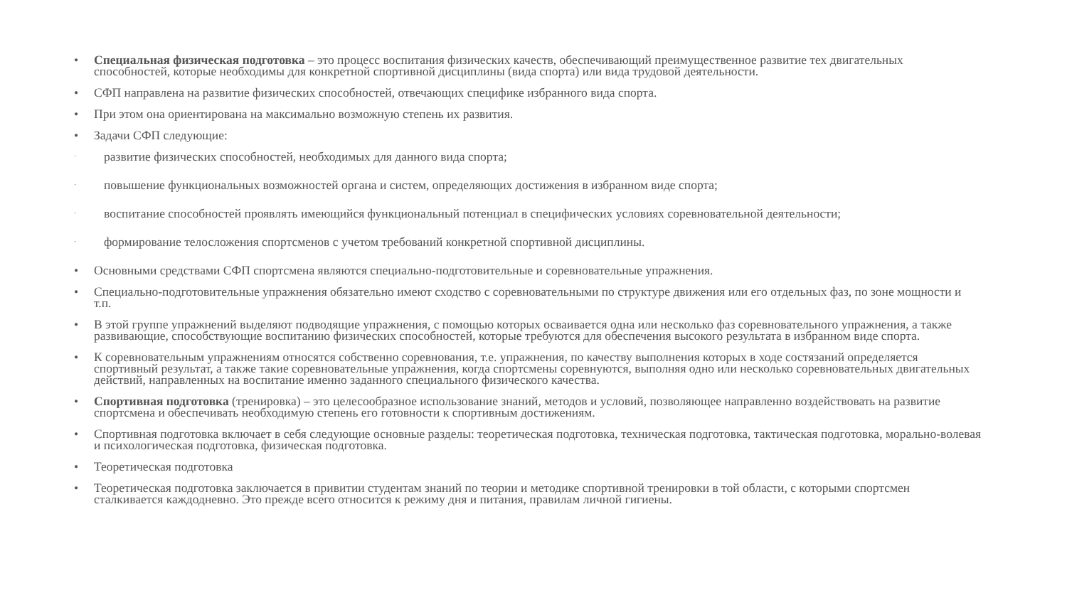• Специальная физическая подготовка – это процесс воспитания физических качеств, обеспечивающий преимущественное развитие тех двигательных способностей, которые необходимы для конкретной спортивной дисциплины (вида спорта) или вида трудовой деятельности.
• СФП направлена на развитие физических способностей, отвечающих специфике избранного вида спорта.
• При этом она ориентирована на максимально возможную степень их развития.
• Задачи СФП следующие:
· развитие физических способностей, необходимых для данного вида спорта;
· повышение функциональных возможностей органа и систем, определяющих достижения в избранном виде спорта;
· воспитание способностей проявлять имеющийся функциональный потенциал в специфических условиях соревновательной деятельности;
· формирование телосложения спортсменов с учетом требований конкретной спортивной дисциплины.
• Основными средствами СФП спортсмена являются специально-подготовительные и соревновательные упражнения.
• Специально-подготовительные упражнения обязательно имеют сходство с соревновательными по структуре движения или его отдельных фаз, по зоне мощности и т.п.
• В этой группе упражнений выделяют подводящие упражнения, с помощью которых осваивается одна или несколько фаз соревновательного упражнения, а также развивающие, способствующие воспитанию физических способностей, которые требуются для обеспечения высокого результата в избранном виде спорта.
• К соревновательным упражнениям относятся собственно соревнования, т.е. упражнения, по качеству выполнения которых в ходе состязаний определяется спортивный результат, а также такие соревновательные упражнения, когда спортсмены соревнуются, выполняя одно или несколько соревновательных двигательных действий, направленных на воспитание именно заданного специального физического качества.
• Спортивная подготовка (тренировка) – это целесообразное использование знаний, методов и условий, позволяющее направленно воздействовать на развитие спортсмена и обеспечивать необходимую степень его готовности к спортивным достижениям.
• Спортивная подготовка включает в себя следующие основные разделы: теоретическая подготовка, техническая подготовка, тактическая подготовка, морально-волевая и психологическая подготовка, физическая подготовка.
• Теоретическая подготовка
• Теоретическая подготовка заключается в привитии студентам знаний по теории и методике спортивной тренировки в той области, с которыми спортсмен сталкивается каждодневно. Это прежде всего относится к режиму дня и питания, правилам личной гигиены.